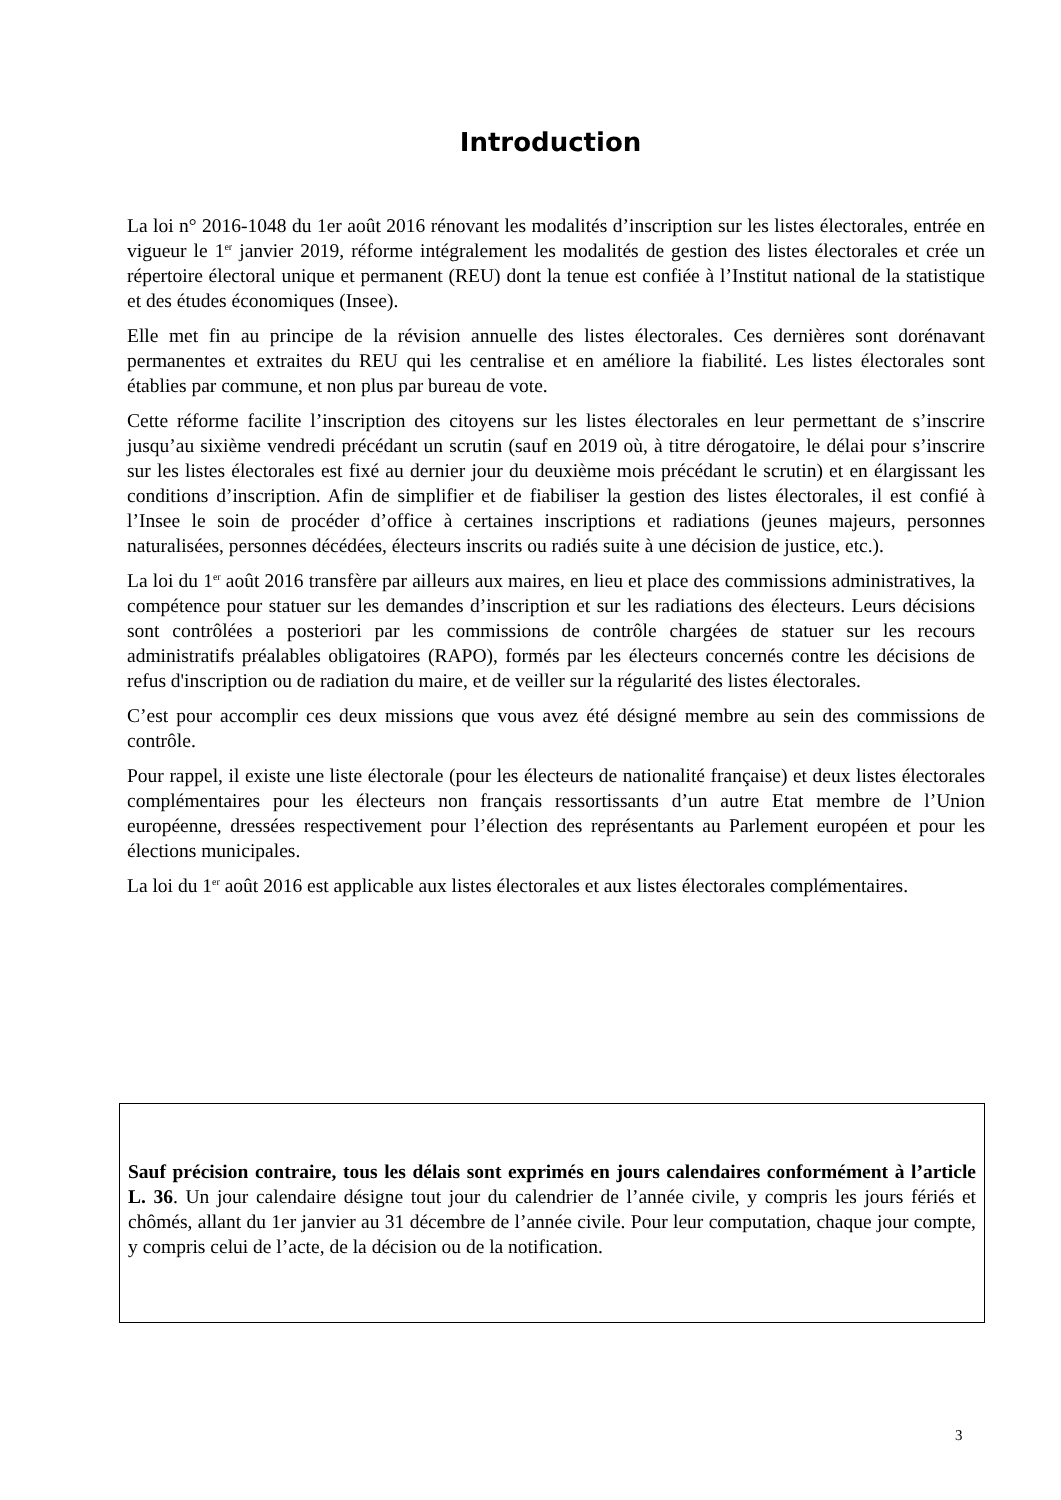Introduction
La loi n° 2016-1048 du 1er août 2016 rénovant les modalités d’inscription sur les listes électorales, entrée en vigueur le 1<sup>er</sup> janvier 2019, réforme intégralement les modalités de gestion des listes électorales et crée un répertoire électoral unique et permanent (REU) dont la tenue est confiée à l’Institut national de la statistique et des études économiques (Insee).
Elle met fin au principe de la révision annuelle des listes électorales. Ces dernières sont dorénavant permanentes et extraites du REU qui les centralise et en améliore la fiabilité. Les listes électorales sont établies par commune, et non plus par bureau de vote.
Cette réforme facilite l’inscription des citoyens sur les listes électorales en leur permettant de s’inscrire jusqu’au sixième vendredi précédant un scrutin (sauf en 2019 où, à titre dérogatoire, le délai pour s’inscrire sur les listes électorales est fixé au dernier jour du deuxième mois précédant le scrutin) et en élargissant les conditions d’inscription. Afin de simplifier et de fiabiliser la gestion des listes électorales, il est confié à l’Insee le soin de procéder d’office à certaines inscriptions et radiations (jeunes majeurs, personnes naturalisées, personnes décédées, électeurs inscrits ou radiés suite à une décision de justice, etc.).
La loi du 1<sup>er</sup> août 2016 transfère par ailleurs aux maires, en lieu et place des commissions administratives, la compétence pour statuer sur les demandes d’inscription et sur les radiations des électeurs. Leurs décisions sont contrôlées a posteriori par les commissions de contrôle chargées de statuer sur les recours administratifs préalables obligatoires (RAPO), formés par les électeurs concernés contre les décisions de refus d'inscription ou de radiation du maire, et de veiller sur la régularité des listes électorales.
C’est pour accomplir ces deux missions que vous avez été désigné membre au sein des commissions de contrôle.
Pour rappel, il existe une liste électorale (pour les électeurs de nationalité française) et deux listes électorales complémentaires pour les électeurs non français ressortissants d’un autre Etat membre de l’Union européenne, dressées respectivement pour l’élection des représentants au Parlement européen et pour les élections municipales.
La loi du 1<sup>er</sup> août 2016 est applicable aux listes électorales et aux listes électorales complémentaires.
Sauf précision contraire, tous les délais sont exprimés en jours calendaires conformément à l’article L. 36. Un jour calendaire désigne tout jour du calendrier de l’année civile, y compris les jours fériés et chômés, allant du 1er janvier au 31 décembre de l’année civile. Pour leur computation, chaque jour compte, y compris celui de l’acte, de la décision ou de la notification.
3